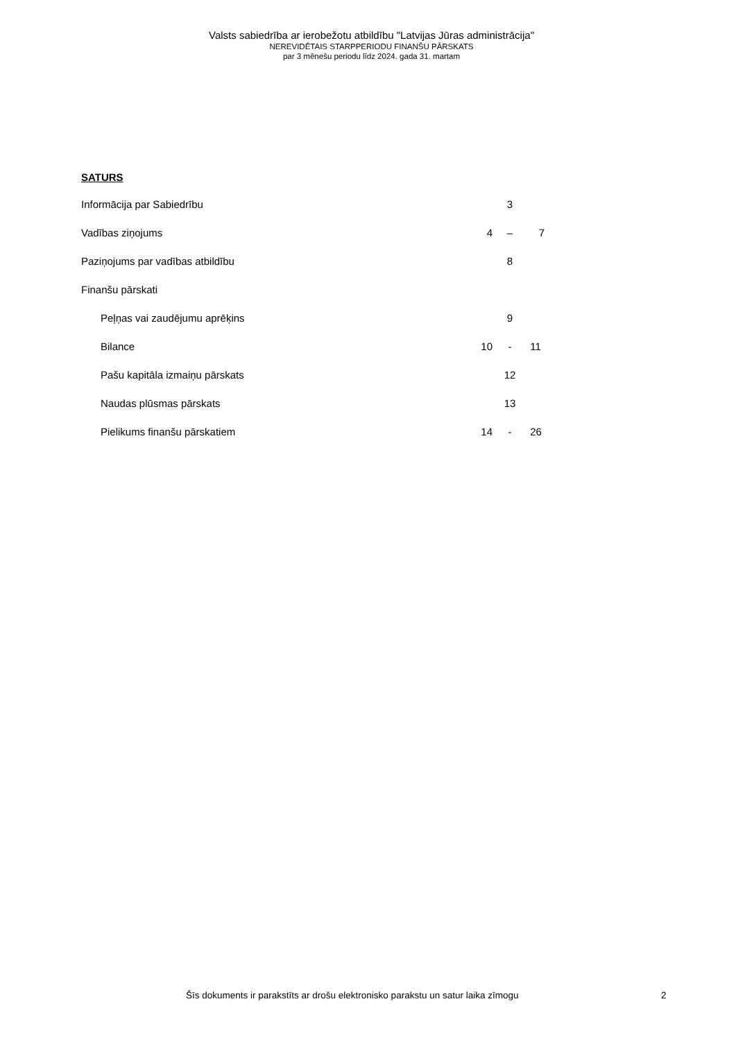Valsts sabiedrība ar ierobežotu atbildību "Latvijas Jūras administrācija"
NEREVIDĒTAIS STARPPERIODU FINANŠU PĀRSKATS
par 3 mēnešu periodu līdz 2024. gada 31. martam
SATURS
| Informācija par Sabiedrību | | 3 | |
| Vadības ziņojums | 4 | – | 7 |
| Paziņojums par vadības atbildību | | 8 | |
| Finanšu pārskati | | | |
| Peļņas vai zaudējumu aprēķins | | 9 | |
| Bilance | 10 | - | 11 |
| Pašu kapitāla izmaiņu pārskats | | 12 | |
| Naudas plūsmas pārskats | | 13 | |
| Pielikums finanšu pārskatiem | 14 | - | 26 |
Šīs dokuments ir parakstīts ar drošu elektronisko parakstu un satur laika zīmogu 2